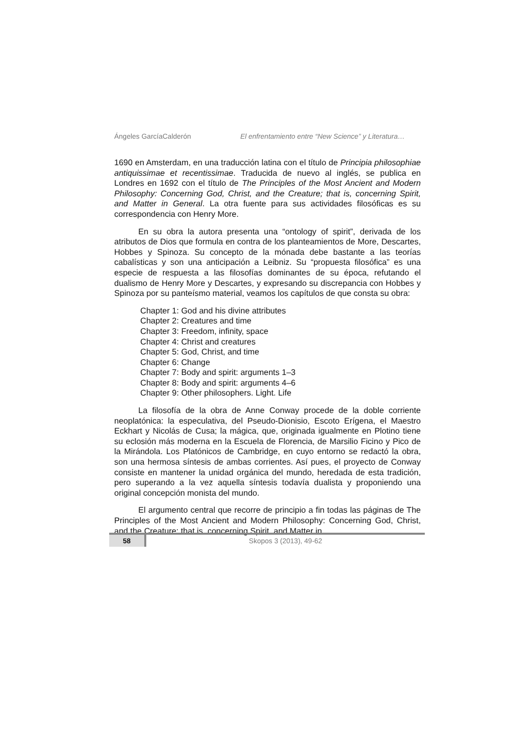Ángeles GarcíaCalderón El enfrentamiento entre “New Science” y Literatura…
1690 en Amsterdam, en una traducción latina con el título de Principia philosophiae antiquissimae et recentissimae. Traducida de nuevo al inglés, se publica en Londres en 1692 con el título de The Principles of the Most Ancient and Modern Philosophy: Concerning God, Christ, and the Creature; that is, concerning Spirit, and Matter in General. La otra fuente para sus actividades filosóficas es su correspondencia con Henry More.
En su obra la autora presenta una “ontology of spirit”, derivada de los atributos de Dios que formula en contra de los planteamientos de More, Descartes, Hobbes y Spinoza. Su concepto de la mónada debe bastante a las teorías cabalísticas y son una anticipación a Leibniz. Su “propuesta filosófica” es una especie de respuesta a las filosofías dominantes de su época, refutando el dualismo de Henry More y Descartes, y expresando su discrepancia con Hobbes y Spinoza por su panteísmo material, veamos los capítulos de que consta su obra:
Chapter 1: God and his divine attributes
Chapter 2: Creatures and time
Chapter 3: Freedom, infinity, space
Chapter 4: Christ and creatures
Chapter 5: God, Christ, and time
Chapter 6: Change
Chapter 7: Body and spirit: arguments 1–3
Chapter 8: Body and spirit: arguments 4–6
Chapter 9: Other philosophers. Light. Life
La filosofía de la obra de Anne Conway procede de la doble corriente neoplatónica: la especulativa, del Pseudo-Dionisio, Escoto Erígena, el Maestro Eckhart y Nicolás de Cusa; la mágica, que, originada igualmente en Plotino tiene su eclosión más moderna en la Escuela de Florencia, de Marsilio Ficino y Pico de la Mirándola. Los Platónicos de Cambridge, en cuyo entorno se redactó la obra, son una hermosa síntesis de ambas corrientes. Así pues, el proyecto de Conway consiste en mantener la unidad orgánica del mundo, heredada de esta tradición, pero superando a la vez aquella síntesis todavía dualista y proponiendo una original concepción monista del mundo.
El argumento central que recorre de principio a fin todas las páginas de The Principles of the Most Ancient and Modern Philosophy: Concerning God, Christ, and the Creature; that is, concerning Spirit, and Matter in
58 Skopos 3 (2013), 49-62